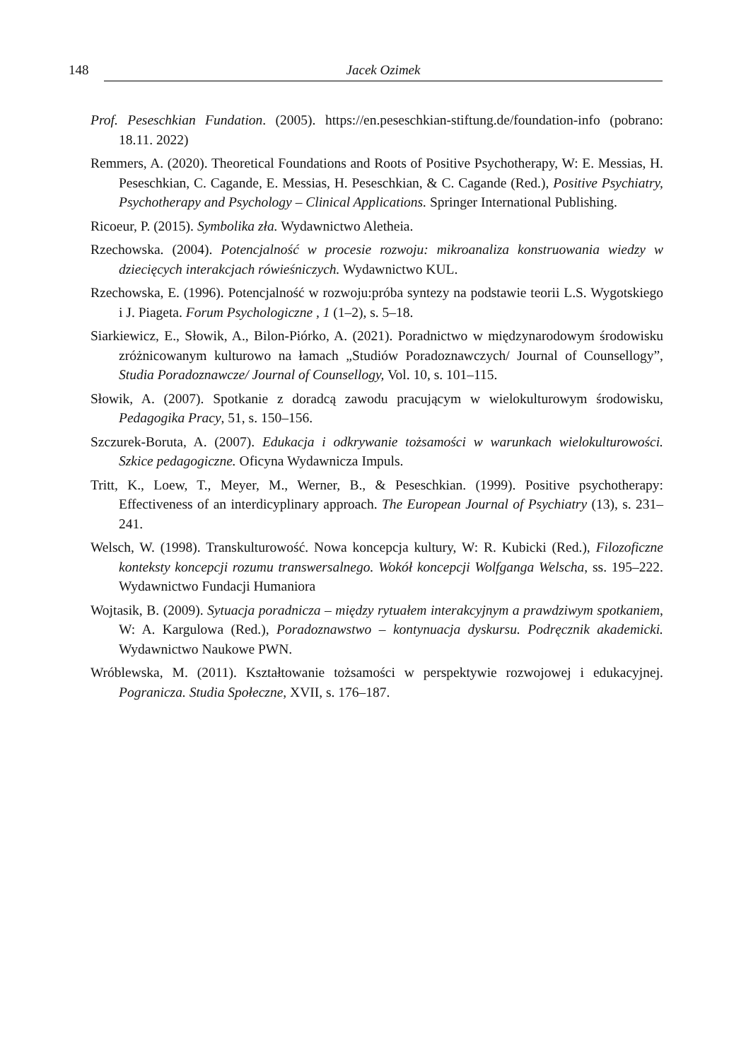148 Jacek Ozimek
Prof. Peseschkian Fundation. (2005). https://en.peseschkian-stiftung.de/foundation-info (pobrano: 18.11. 2022)
Remmers, A. (2020). Theoretical Foundations and Roots of Positive Psychotherapy, W: E. Messias, H. Peseschkian, C. Cagande, E. Messias, H. Peseschkian, & C. Cagande (Red.), Positive Psychiatry, Psychotherapy and Psychology – Clinical Applications. Springer International Publishing.
Ricoeur, P. (2015). Symbolika zła. Wydawnictwo Aletheia.
Rzechowska. (2004). Potencjalność w procesie rozwoju: mikroanaliza konstruowania wiedzy w dziecięcych interakcjach rówieśniczych. Wydawnictwo KUL.
Rzechowska, E. (1996). Potencjalność w rozwoju:próba syntezy na podstawie teorii L.S. Wygotskiego i J. Piageta. Forum Psychologiczne , 1 (1–2), s. 5–18.
Siarkiewicz, E., Słowik, A., Bilon-Piórko, A. (2021). Poradnictwo w międzynarodowym środowisku zróżnicowanym kulturowo na łamach „Studiów Poradoznawczych/ Journal of Counsellogy”, Studia Poradoznawcze/ Journal of Counsellogy, Vol. 10, s. 101–115.
Słowik, A. (2007). Spotkanie z doradcą zawodu pracującym w wielokulturowym środowisku, Pedagogika Pracy, 51, s. 150–156.
Szczurek-Boruta, A. (2007). Edukacja i odkrywanie tożsamości w warunkach wielokulturowości. Szkice pedagogiczne. Oficyna Wydawnicza Impuls.
Tritt, K., Loew, T., Meyer, M., Werner, B., & Peseschkian. (1999). Positive psychotherapy: Effectiveness of an interdicyplinary approach. The European Journal of Psychiatry (13), s. 231–241.
Welsch, W. (1998). Transkulturowość. Nowa koncepcja kultury, W: R. Kubicki (Red.), Filozoficzne konteksty koncepcji rozumu transwersalnego. Wokół koncepcji Wolfganga Welscha, ss. 195–222. Wydawnictwo Fundacji Humaniora
Wojtasik, B. (2009). Sytuacja poradnicza – między rytuałem interakcyjnym a prawdziwym spotkaniem, W: A. Kargulowa (Red.), Poradoznawstwo – kontynuacja dyskursu. Podręcznik akademicki. Wydawnictwo Naukowe PWN.
Wróblewska, M. (2011). Kształtowanie tożsamości w perspektywie rozwojowej i edukacyjnej. Pogranicza. Studia Społeczne, XVII, s. 176–187.